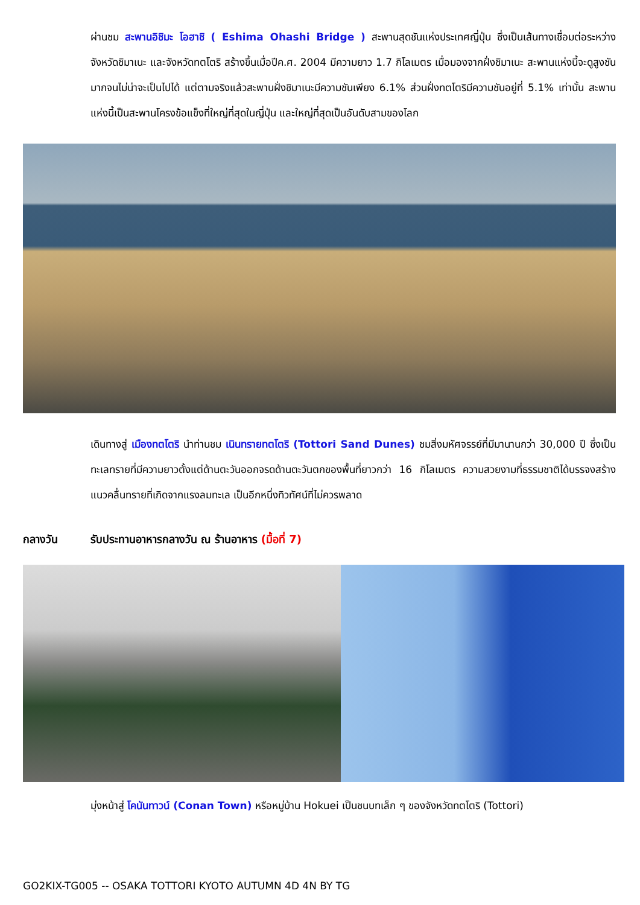ผ่านชม สะพานอิชิมะ โอฮาชิ ( Eshima Ohashi Bridge ) สะพานสุดชันแห่งประเทศญี่ปุ่น ซึ่งเป็นเส้นทางเชื่อมต่อระหว่างจังหวัดชิมาเนะ และจังหวัดทตโตริ สร้างขึ้นเมื่อปีค.ศ. 2004 มีความยาว 1.7 กิโลเมตร เมื่อมองจากฝั่งชิมาเนะ สะพานแห่งนี้จะดูสูงชันมากจนไม่น่าจะเป็นไปได้ แต่ตามจริงแล้วสะพานฝั่งชิมาเนะมีความชันเพียง 6.1% ส่วนฝั่งทตโตริมีความชันอยู่ที่ 5.1% เท่านั้น สะพานแห่งนี้เป็นสะพานโครงข้อแข็งที่ใหญ่ที่สุดในญี่ปุ่น และใหญ่ที่สุดเป็นอันดับสามของโลก
เดินทางสู่ เมืองทตโตริ นำท่านชม เนินทรายทตโตริ (Tottori Sand Dunes) ชมสิ่งมหัศจรรย์ที่มีมานานกว่า 30,000 ปี ซึ่งเป็นทะเลทรายที่มีความยาวตั้งแต่ด้านตะวันออกจรดด้านตะวันตกของพื้นที่ยาวกว่า 16 กิโลเมตร ความสวยงามที่ธรรมชาติได้บรรจงสร้างแนวคลื่นทรายที่เกิดจากแรงลมทะเล เป็นอีกหนึ่งทิวทัศน์ที่ไม่ควรพลาด
กลางวัน รับประทานอาหารกลางวัน ณ ร้านอาหาร (มื้อที่ 7)
มุ่งหน้าสู่ โคนันทาวน์ (Conan Town) หรือหมู่บ้าน Hokuei เป็นชนบทเล็ก ๆ ของจังหวัดทตโตริ (Tottori)
GO2KIX-TG005 -- OSAKA TOTTORI KYOTO AUTUMN 4D 4N BY TG